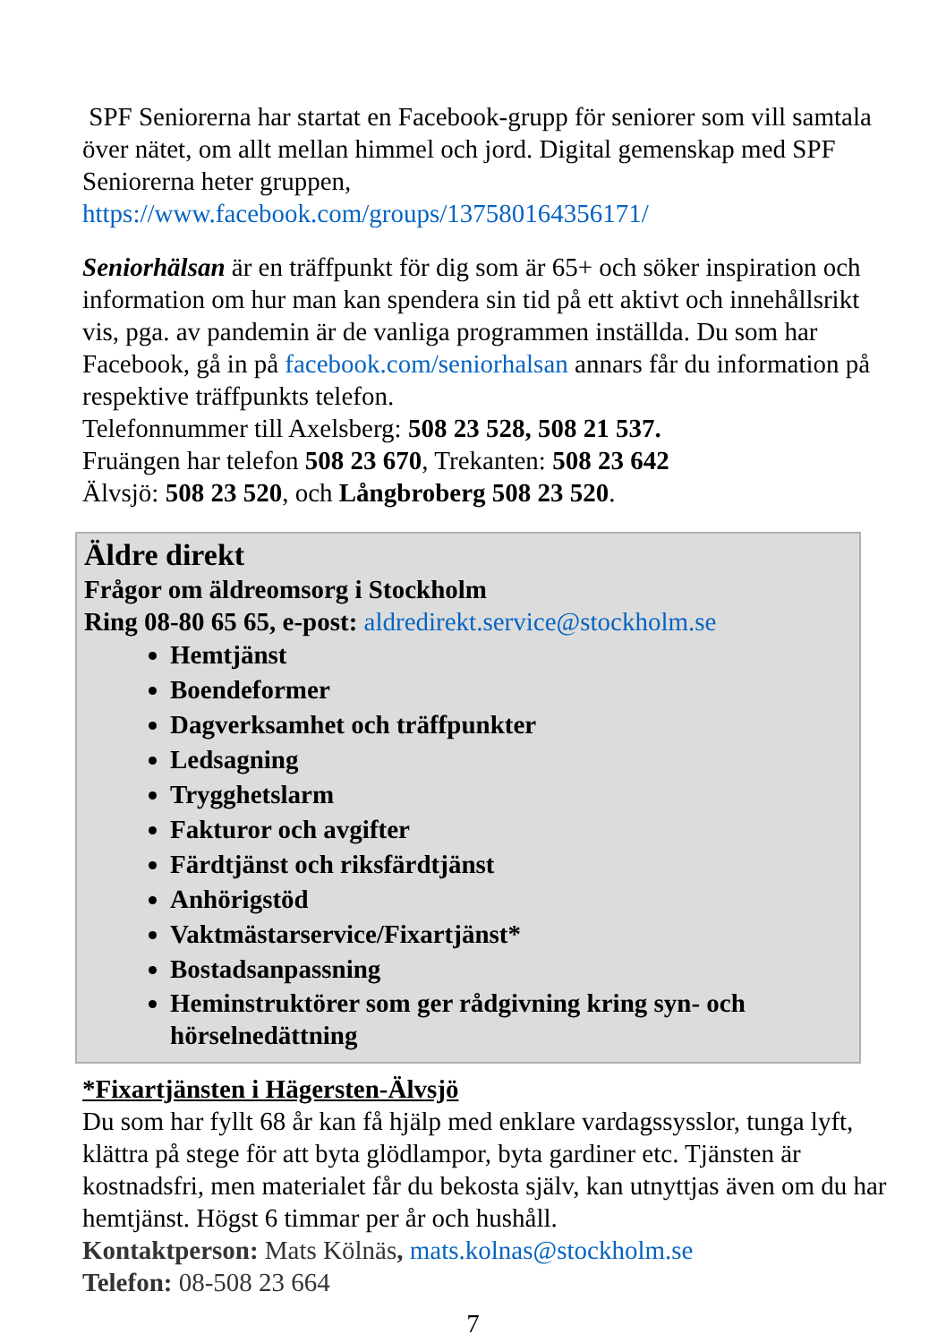SPF Seniorerna har startat en Facebook-grupp för seniorer som vill samtala över nätet, om allt mellan himmel och jord. Digital gemenskap med SPF Seniorerna heter gruppen,
https://www.facebook.com/groups/137580164356171/
Seniorhälsan är en träffpunkt för dig som är 65+ och söker inspiration och information om hur man kan spendera sin tid på ett aktivt och innehållsrikt vis, pga. av pandemin är de vanliga programmen inställda. Du som har Facebook, gå in på facebook.com/seniorhalsan annars får du information på respektive träffpunkts telefon.
Telefonnummer till Axelsberg: 508 23 528, 508 21 537.
Fruängen har telefon 508 23 670, Trekanten: 508 23 642
Älvsjö: 508 23 520, och Långbroberg 508 23 520.
Äldre direkt
Frågor om äldreomsorg i Stockholm
Ring 08-80 65 65, e-post: aldredirekt.service@stockholm.se
Hemtjänst
Boendeformer
Dagverksamhet och träffpunkter
Ledsagning
Trygghetslarm
Fakturor och avgifter
Färdtjänst och riksfärdtjänst
Anhörigstöd
Vaktmästarservice/Fixartjänst*
Bostadsanpassning
Heminstruktörer som ger rådgivning kring syn- och hörselnedättning
*Fixartjänsten i Hägersten-Älvsjö
Du som har fyllt 68 år kan få hjälp med enklare vardagssysslor, tunga lyft, klättra på stege för att byta glödlampor, byta gardiner etc. Tjänsten är kostnadsfri, men materialet får du bekosta själv, kan utnyttjas även om du har hemtjänst. Högst 6 timmar per år och hushåll.
Kontaktperson: Mats Kölnäs, mats.kolnas@stockholm.se
Telefon: 08-508 23 664
7